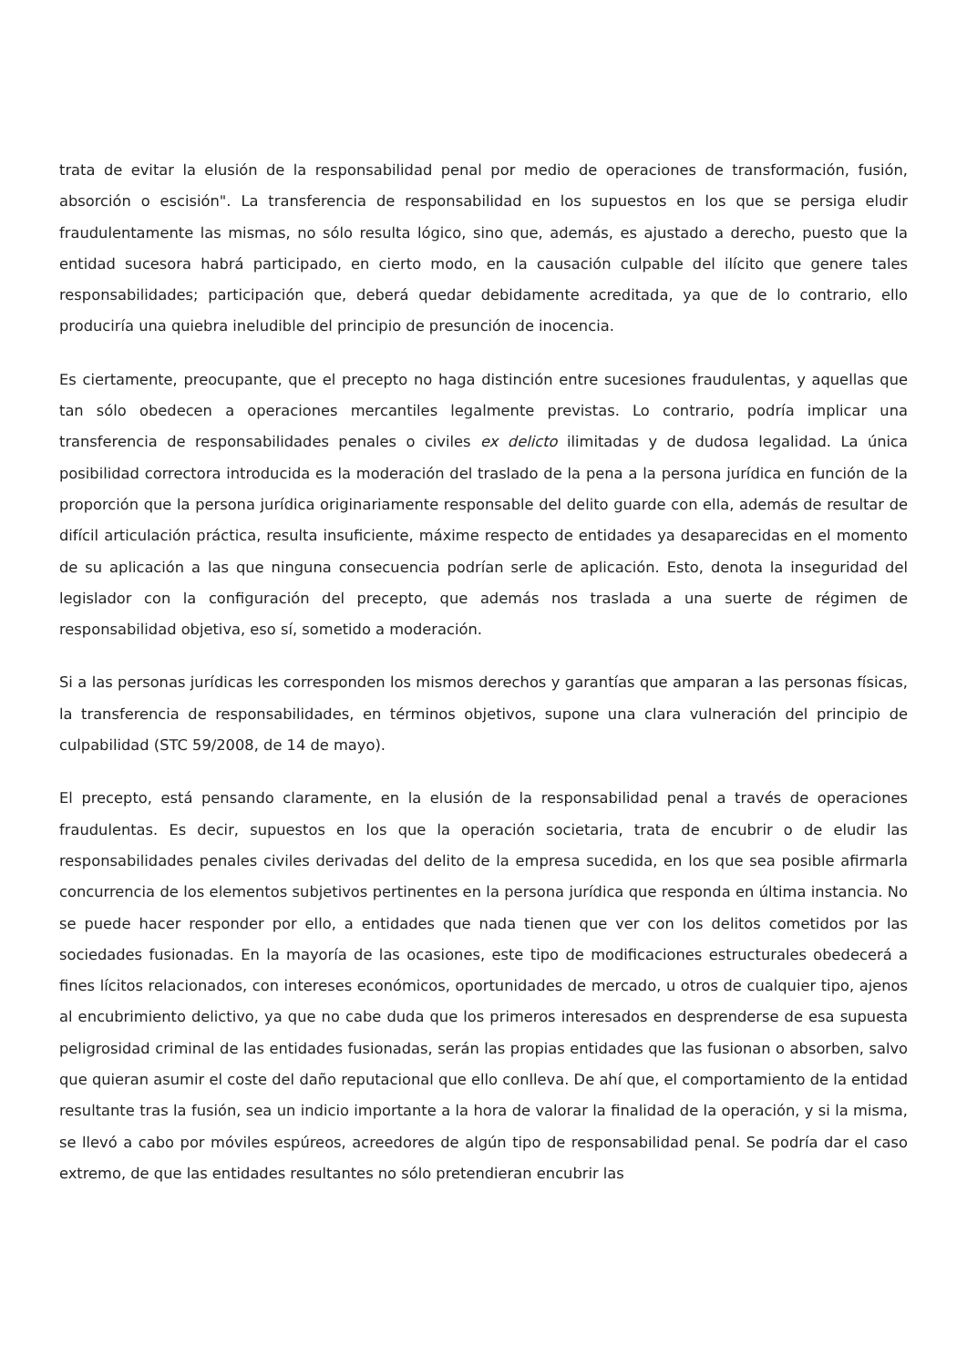trata de evitar la elusión de la responsabilidad penal por medio de operaciones de transformación, fusión, absorción o escisión". La transferencia de responsabilidad en los supuestos en los que se persiga eludir fraudulentamente las mismas, no sólo resulta lógico, sino que, además, es ajustado a derecho, puesto que la entidad sucesora habrá participado, en cierto modo, en la causación culpable del ilícito que genere tales responsabilidades; participación que, deberá quedar debidamente acreditada, ya que de lo contrario, ello produciría una quiebra ineludible del principio de presunción de inocencia.
Es ciertamente, preocupante, que el precepto no haga distinción entre sucesiones fraudulentas, y aquellas que tan sólo obedecen a operaciones mercantiles legalmente previstas. Lo contrario, podría implicar una transferencia de responsabilidades penales o civiles ex delicto ilimitadas y de dudosa legalidad. La única posibilidad correctora introducida es la moderación del traslado de la pena a la persona jurídica en función de la proporción que la persona jurídica originariamente responsable del delito guarde con ella, además de resultar de difícil articulación práctica, resulta insuficiente, máxime respecto de entidades ya desaparecidas en el momento de su aplicación a las que ninguna consecuencia podrían serle de aplicación. Esto, denota la inseguridad del legislador con la configuración del precepto, que además nos traslada a una suerte de régimen de responsabilidad objetiva, eso sí, sometido a moderación.
Si a las personas jurídicas les corresponden los mismos derechos y garantías que amparan a las personas físicas, la transferencia de responsabilidades, en términos objetivos, supone una clara vulneración del principio de culpabilidad (STC 59/2008, de 14 de mayo).
El precepto, está pensando claramente, en la elusión de la responsabilidad penal a través de operaciones fraudulentas. Es decir, supuestos en los que la operación societaria, trata de encubrir o de eludir las responsabilidades penales civiles derivadas del delito de la empresa sucedida, en los que sea posible afirmarla concurrencia de los elementos subjetivos pertinentes en la persona jurídica que responda en última instancia. No se puede hacer responder por ello, a entidades que nada tienen que ver con los delitos cometidos por las sociedades fusionadas. En la mayoría de las ocasiones, este tipo de modificaciones estructurales obedecerá a fines lícitos relacionados, con intereses económicos, oportunidades de mercado, u otros de cualquier tipo, ajenos al encubrimiento delictivo, ya que no cabe duda que los primeros interesados en desprenderse de esa supuesta peligrosidad criminal de las entidades fusionadas, serán las propias entidades que las fusionan o absorben, salvo que quieran asumir el coste del daño reputacional que ello conlleva. De ahí que, el comportamiento de la entidad resultante tras la fusión, sea un indicio importante a la hora de valorar la finalidad de la operación, y si la misma, se llevó a cabo por móviles espúreos, acreedores de algún tipo de responsabilidad penal. Se podría dar el caso extremo, de que las entidades resultantes no sólo pretendieran encubrir las